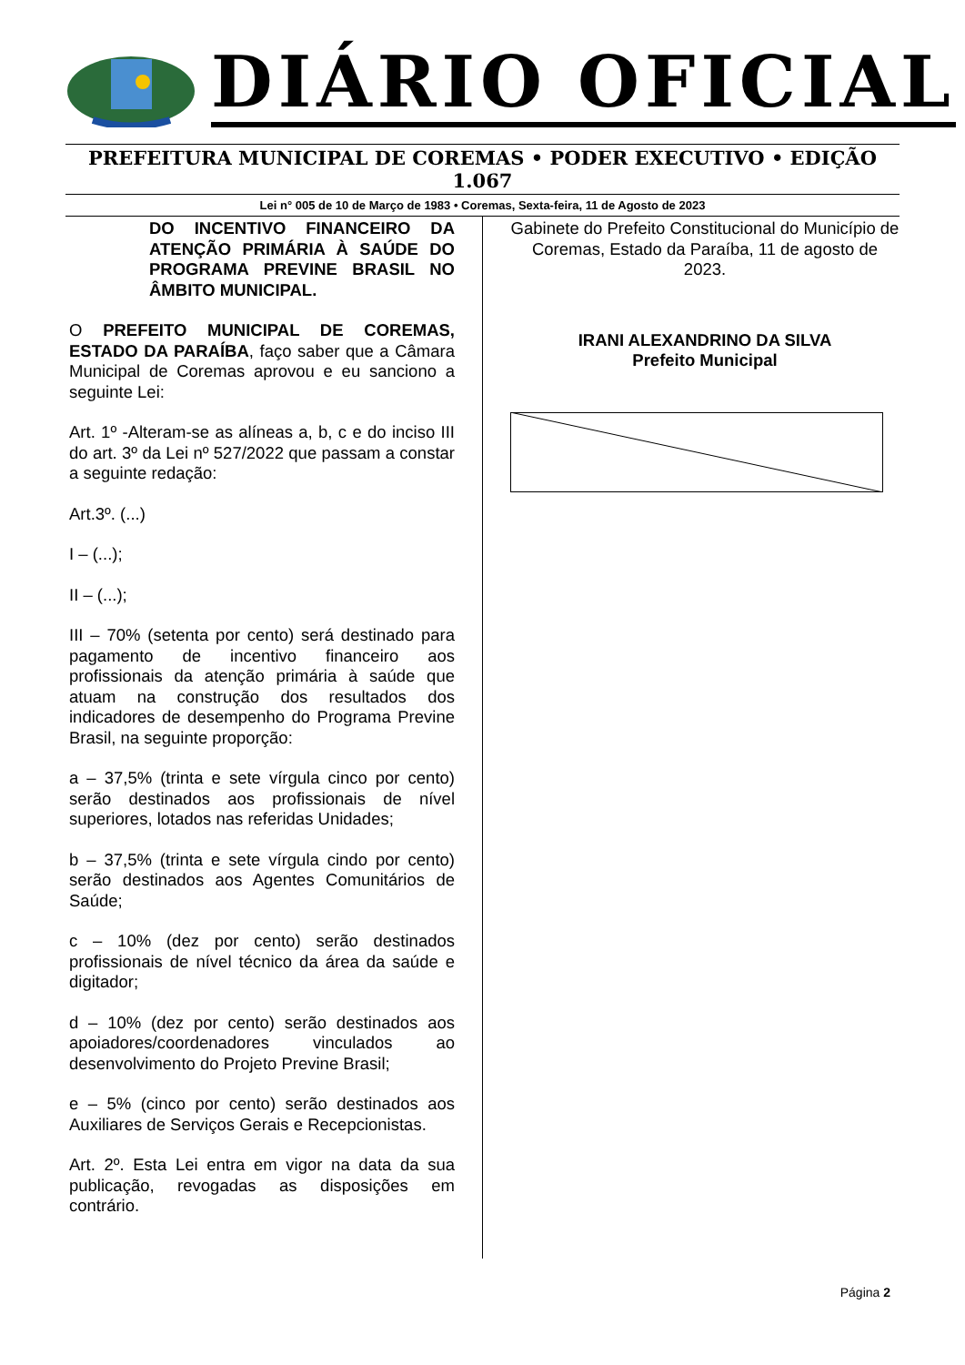DIÁRIO OFICIAL
PREFEITURA MUNICIPAL DE COREMAS • PODER EXECUTIVO • EDIÇÃO 1.067
Lei n° 005 de 10 de Março de 1983 • Coremas, Sexta-feira, 11 de Agosto de 2023
DO INCENTIVO FINANCEIRO DA ATENÇÃO PRIMÁRIA À SAÚDE DO PROGRAMA PREVINE BRASIL NO ÂMBITO MUNICIPAL.
O PREFEITO MUNICIPAL DE COREMAS, ESTADO DA PARAÍBA, faço saber que a Câmara Municipal de Coremas aprovou e eu sanciono a seguinte Lei:
Art. 1º -Alteram-se as alíneas a, b, c e do inciso III do art. 3º da Lei nº 527/2022 que passam a constar a seguinte redação:
Art.3º. (...)
I – (...);
II – (...);
III – 70% (setenta por cento) será destinado para pagamento de incentivo financeiro aos profissionais da atenção primária à saúde que atuam na construção dos resultados dos indicadores de desempenho do Programa Previne Brasil, na seguinte proporção:
a – 37,5% (trinta e sete vírgula cinco por cento) serão destinados aos profissionais de nível superiores, lotados nas referidas Unidades;
b – 37,5% (trinta e sete vírgula cindo por cento) serão destinados aos Agentes Comunitários de Saúde;
c – 10% (dez por cento) serão destinados profissionais de nível técnico da área da saúde e digitador;
d – 10% (dez por cento) serão destinados aos apoiadores/coordenadores vinculados ao desenvolvimento do Projeto Previne Brasil;
e – 5% (cinco por cento) serão destinados aos Auxiliares de Serviços Gerais e Recepcionistas.
Art. 2º. Esta Lei entra em vigor na data da sua publicação, revogadas as disposições em contrário.
Gabinete do Prefeito Constitucional do Município de Coremas, Estado da Paraíba, 11 de agosto de 2023.
IRANI ALEXANDRINO DA SILVA
Prefeito Municipal
Página 2